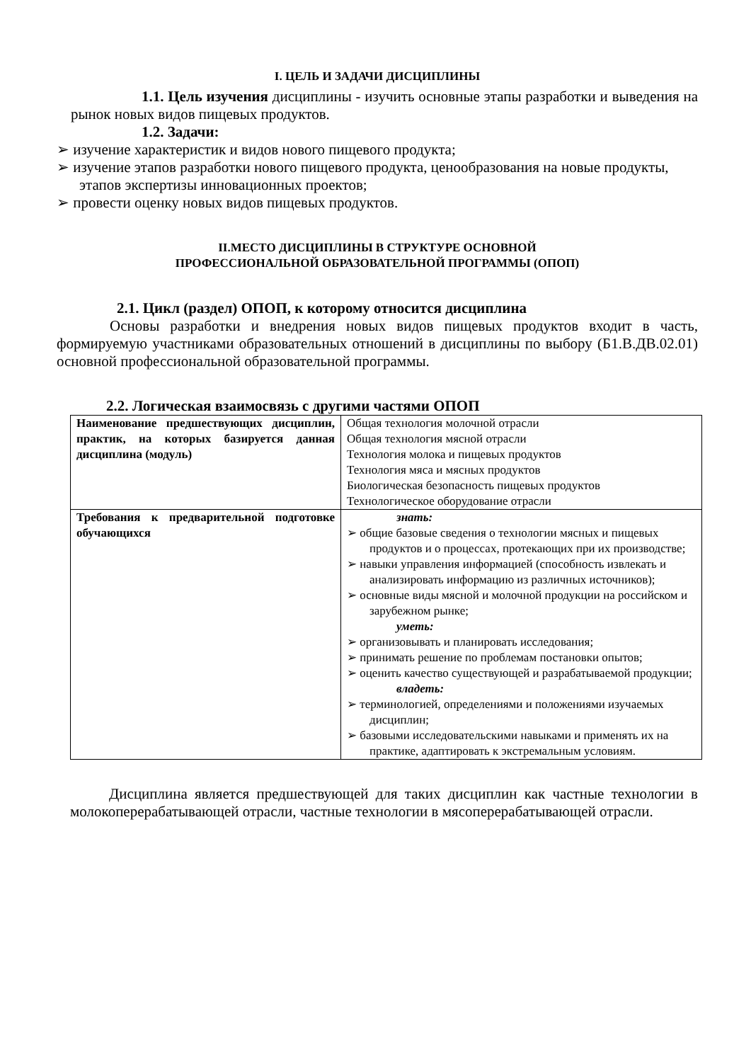I. ЦЕЛЬ И ЗАДАЧИ ДИСЦИПЛИНЫ
1.1. Цель изучения дисциплины - изучить основные этапы разработки и выведения на рынок новых видов пищевых продуктов.
1.2. Задачи:
➢ изучение характеристик и видов нового пищевого продукта;
➢ изучение этапов разработки нового пищевого продукта, ценообразования на новые продукты, этапов экспертизы инновационных проектов;
➢ провести оценку новых видов пищевых продуктов.
II.МЕСТО ДИСЦИПЛИНЫ В СТРУКТУРЕ ОСНОВНОЙ
ПРОФЕССИОНАЛЬНОЙ ОБРАЗОВАТЕЛЬНОЙ ПРОГРАММЫ (ОПОП)
2.1. Цикл (раздел) ОПОП, к которому относится дисциплина
Основы разработки и внедрения новых видов пищевых продуктов входит в часть, формируемую участниками образовательных отношений в дисциплины по выбору (Б1.В.ДВ.02.01) основной профессиональной образовательной программы.
2.2. Логическая взаимосвязь с другими частями ОПОП
| Наименование предшествующих дисциплин, практик, на которых базируется данная дисциплина (модуль) | Общая технология молочной отрасли Общая технология мясной отрасли Технология молока и пищевых продуктов Технология мяса и мясных продуктов Биологическая безопасность пищевых продуктов Технологическое оборудование отрасли |
| Требования к предварительной подготовке обучающихся | знать: ➢ общие базовые сведения о технологии мясных и пищевых продуктов и о процессах, протекающих при их производстве; ➢ навыки управления информацией (способность извлекать и анализировать информацию из различных источников); ➢ основные виды мясной и молочной продукции на российском и зарубежном рынке; уметь: ➢ организовывать и планировать исследования; ➢ принимать решение по проблемам постановки опытов; ➢ оценить качество существующей и разрабатываемой продукции; владеть: ➢ терминологией, определениями и положениями изучаемых дисциплин; ➢ базовыми исследовательскими навыками и применять их на практике, адаптировать к экстремальным условиям. |
Дисциплина является предшествующей для таких дисциплин как частные технологии в молокоперерабатывающей отрасли, частные технологии в мясоперерабатывающей отрасли.